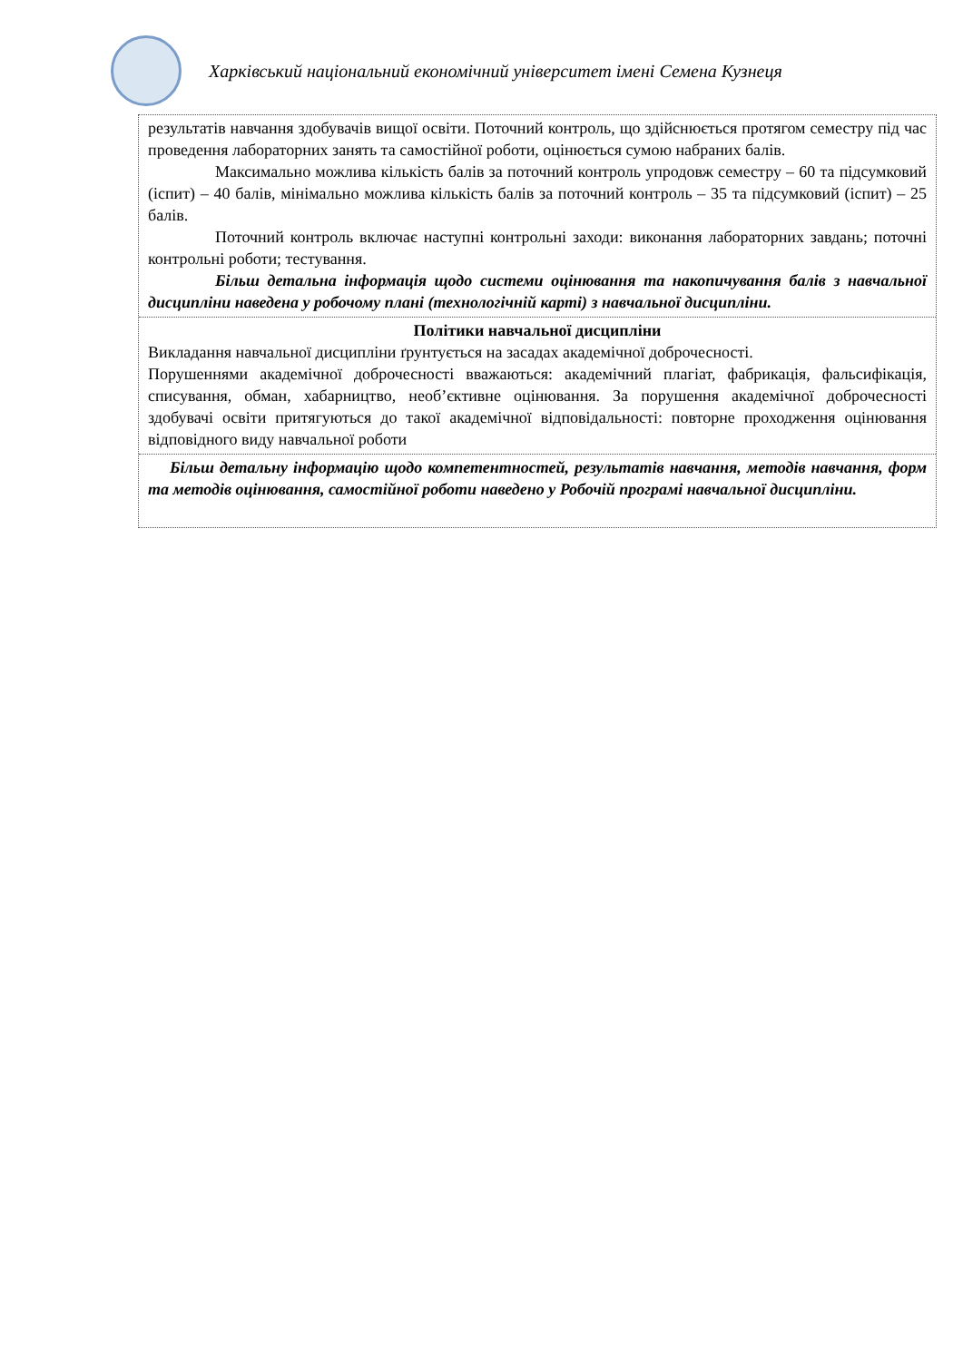Харківський національний економічний університет імені Семена Кузнеця
результатів навчання здобувачів вищої освіти. Поточний контроль, що здійснюється протягом семестру під час проведення лабораторних занять та самостійної роботи, оцінюється сумою набраних балів.
Максимально можлива кількість балів за поточний контроль упродовж семестру – 60 та підсумковий (іспит) – 40 балів, мінімально можлива кількість балів за поточний контроль – 35 та підсумковий (іспит) – 25 балів.
Поточний контроль включає наступні контрольні заходи: виконання лабораторних завдань; поточні контрольні роботи; тестування.
Більш детальна інформація щодо системи оцінювання та накопичування балів з навчальної дисципліни наведена у робочому плані (технологічній карті) з навчальної дисципліни.
Політики навчальної дисципліни
Викладання навчальної дисципліни ґрунтується на засадах академічної доброчесності.
Порушеннями академічної доброчесності вважаються: академічний плагіат, фабрикація, фальсифікація, списування, обман, хабарництво, необ’єктивне оцінювання. За порушення академічної доброчесності здобувачі освіти притягуються до такої академічної відповідальності: повторне проходження оцінювання відповідного виду навчальної роботи
Більш детальну інформацію щодо компетентностей, результатів навчання, методів навчання, форм та методів оцінювання, самостійної роботи наведено у Робочій програмі навчальної дисципліни.